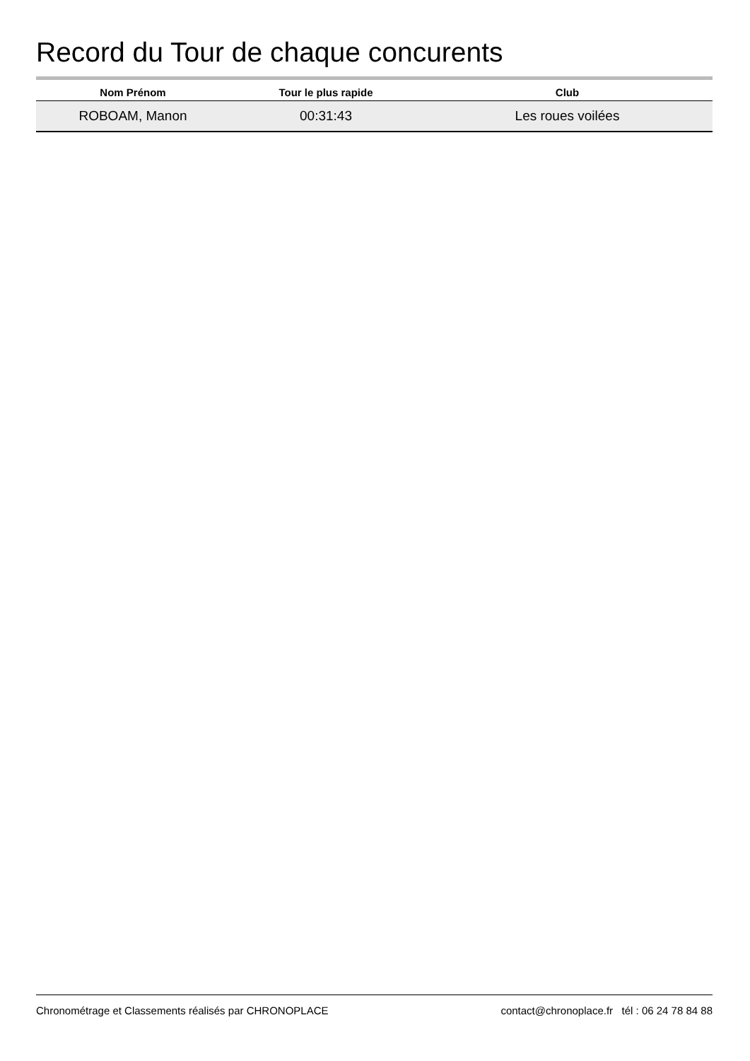Record du Tour de chaque concurents
| Nom Prénom | Tour le plus rapide | Club |
| --- | --- | --- |
| ROBOAM, Manon | 00:31:43 | Les roues voilées |
Chronométrage et Classements réalisés par CHRONOPLACE contact@chronoplace.fr tél : 06 24 78 84 88